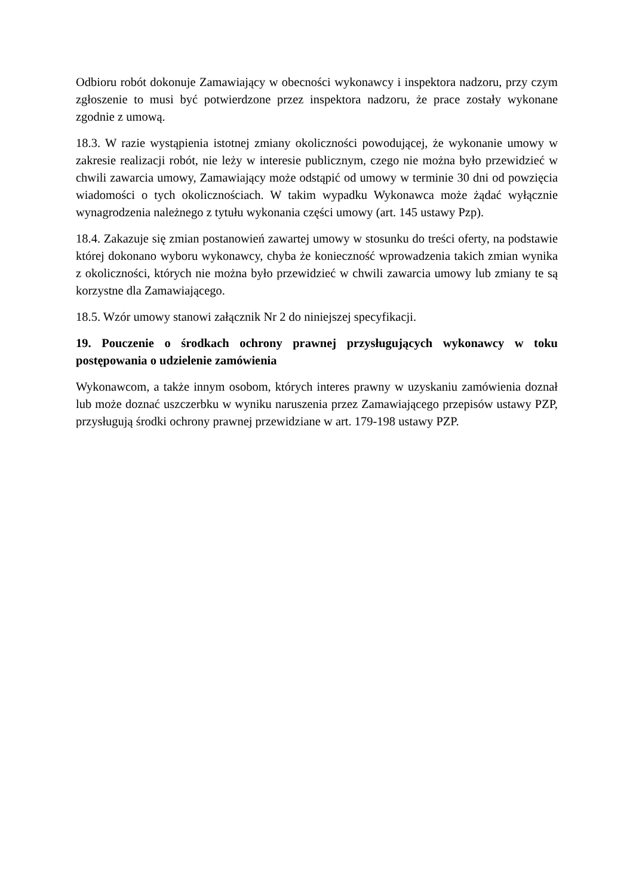Odbioru robót dokonuje Zamawiający w obecności wykonawcy i inspektora nadzoru, przy czym zgłoszenie to musi być potwierdzone przez inspektora nadzoru, że prace zostały wykonane zgodnie z umową.
18.3. W razie wystąpienia istotnej zmiany okoliczności powodującej, że wykonanie umowy w zakresie realizacji robót, nie leży w interesie publicznym, czego nie można było przewidzieć w chwili zawarcia umowy, Zamawiający może odstąpić od umowy w terminie 30 dni od powzięcia wiadomości o tych okolicznościach. W takim wypadku Wykonawca może żądać wyłącznie wynagrodzenia należnego z tytułu wykonania części umowy (art. 145 ustawy Pzp).
18.4. Zakazuje się zmian postanowień zawartej umowy w stosunku do treści oferty, na podstawie której dokonano wyboru wykonawcy, chyba że konieczność wprowadzenia takich zmian wynika z okoliczności, których nie można było przewidzieć w chwili zawarcia umowy lub zmiany te są korzystne dla Zamawiającego.
18.5. Wzór umowy stanowi załącznik Nr 2 do niniejszej specyfikacji.
19. Pouczenie o środkach ochrony prawnej przysługujących wykonawcy w toku postępowania o udzielenie zamówienia
Wykonawcom, a także innym osobom, których interes prawny w uzyskaniu zamówienia doznał lub może doznać uszczerbku w wyniku naruszenia przez Zamawiającego przepisów ustawy PZP, przysługują środki ochrony prawnej przewidziane w art. 179-198 ustawy PZP.